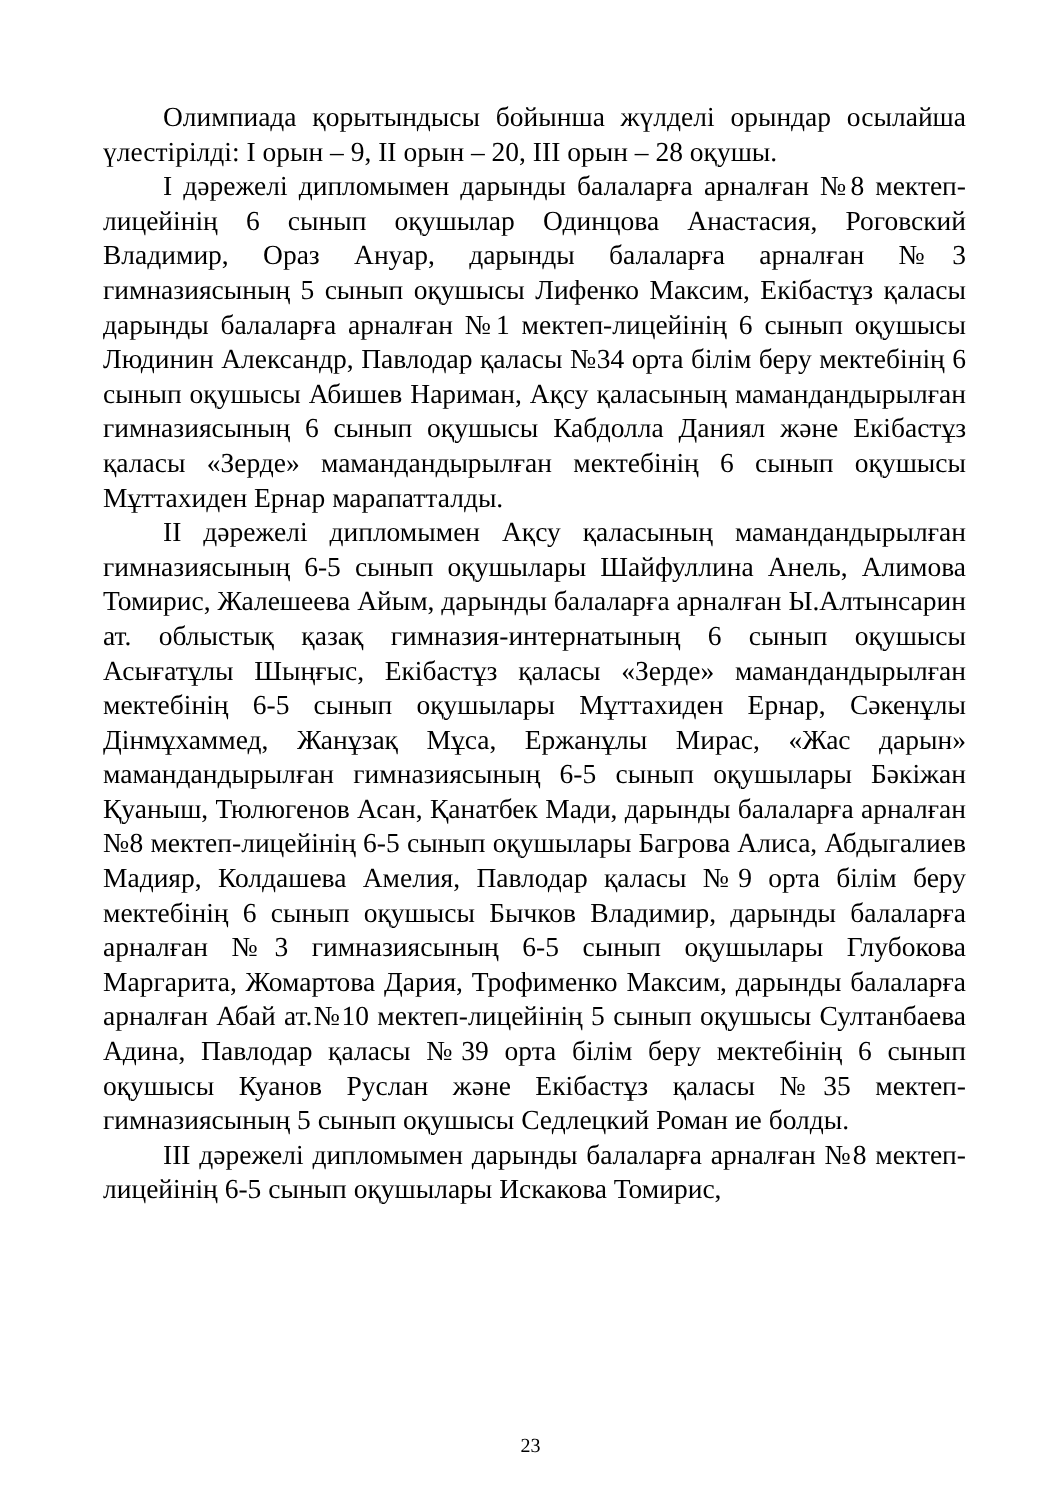Олимпиада қорытындысы бойынша жүлделі орындар осылайша үлестірілді: І орын – 9, ІІ орын – 20, ІІІ орын – 28 оқушы.
І дәрежелі дипломымен дарынды балаларға арналған №8 мектеп-лицейінің 6 сынып оқушылар Одинцова Анастасия, Роговский Владимир, Ораз Ануар, дарынды балаларға арналған №3 гимназиясының 5 сынып оқушысы Лифенко Максим, Екібастұз қаласы дарынды балаларға арналған №1 мектеп-лицейінің 6 сынып оқушысы Людинин Александр, Павлодар қаласы №34 орта білім беру мектебінің 6 сынып оқушысы Абишев Нариман, Ақсу қаласының мамандандырылған гимназиясының 6 сынып оқушысы Кабдолла Даниял және Екібастұз қаласы «Зерде» мамандандырылған мектебінің 6 сынып оқушысы Мұттахиден Ернар марапатталды.
ІІ дәрежелі дипломымен Ақсу қаласының мамандандырылған гимназиясының 6-5 сынып оқушылары Шайфуллина Анель, Алимова Томирис, Жалешеева Айым, дарынды балаларға арналған Ы.Алтынсарин ат. облыстық қазақ гимназия-интернатының 6 сынып оқушысы Асығатұлы Шыңғыс, Екібастұз қаласы «Зерде» мамандандырылған мектебінің 6-5 сынып оқушылары Мұттахиден Ернар, Сәкенұлы Дінмұхаммед, Жанұзақ Мұса, Ержанұлы Мирас, «Жас дарын» мамандандырылған гимназиясының 6-5 сынып оқушылары Бәкіжан Қуаныш, Тюлюгенов Асан, Қанатбек Мади, дарынды балаларға арналған №8 мектеп-лицейінің 6-5 сынып оқушылары Багрова Алиса, Абдыгалиев Мадияр, Колдашева Амелия, Павлодар қаласы №9 орта білім беру мектебінің 6 сынып оқушысы Бычков Владимир, дарынды балаларға арналған №3 гимназиясының 6-5 сынып оқушылары Глубокова Маргарита, Жомартова Дария, Трофименко Максим, дарынды балаларға арналған Абай ат.№10 мектеп-лицейінің 5 сынып оқушысы Султанбаева Адина, Павлодар қаласы №39 орта білім беру мектебінің 6 сынып оқушысы Куанов Руслан және Екібастұз қаласы №35 мектеп-гимназиясының 5 сынып оқушысы Седлецкий Роман ие болды.
ІІІ дәрежелі дипломымен дарынды балаларға арналған №8 мектеп-лицейінің 6-5 сынып оқушылары Искакова Томирис,
23